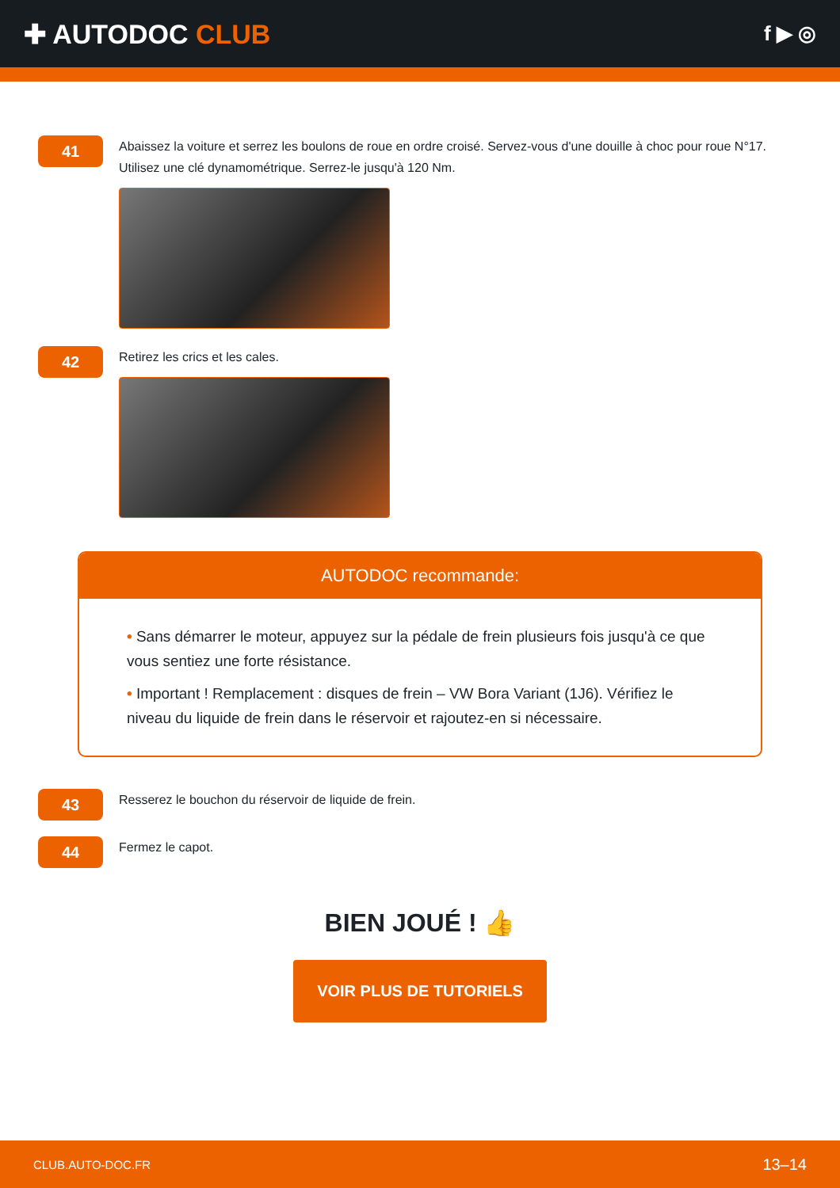✚ AUTODOC CLUB
f ▶ ◎
41
Abaissez la voiture et serrez les boulons de roue en ordre croisé. Servez-vous d'une douille à choc pour roue N°17. Utilisez une clé dynamométrique. Serrez-le jusqu'à 120 Nm.
42
Retirez les crics et les cales.
AUTODOC recommande:
• Sans démarrer le moteur, appuyez sur la pédale de frein plusieurs fois jusqu'à ce que vous sentiez une forte résistance.
• Important ! Remplacement : disques de frein – VW Bora Variant (1J6). Vérifiez le niveau du liquide de frein dans le réservoir et rajoutez-en si nécessaire.
43
Resserez le bouchon du réservoir de liquide de frein.
44
Fermez le capot.
BIEN JOUÉ ! 👍
VOIR PLUS DE TUTORIELS
CLUB.AUTO-DOC.FR 13–14